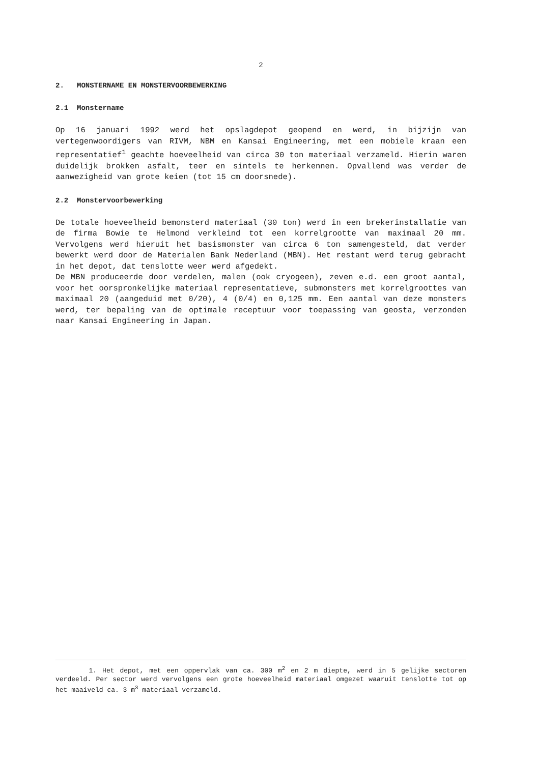2
2. MONSTERNAME EN MONSTERVOORBEWERKING
2.1 Monstername
Op 16 januari 1992 werd het opslagdepot geopend en werd, in bijzijn van vertegenwoordigers van RIVM, NBM en Kansai Engineering, met een mobiele kraan een representatief<sup>1</sup> geachte hoeveelheid van circa 30 ton materiaal verzameld. Hierin waren duidelijk brokken asfalt, teer en sintels te herkennen. Opvallend was verder de aanwezigheid van grote keien (tot 15 cm doorsnede).
2.2 Monstervoorbewerking
De totale hoeveelheid bemonsterd materiaal (30 ton) werd in een brekerinstallatie van de firma Bowie te Helmond verkleind tot een korrelgrootte van maximaal 20 mm. Vervolgens werd hieruit het basismonster van circa 6 ton samengesteld, dat verder bewerkt werd door de Materialen Bank Nederland (MBN). Het restant werd terug gebracht in het depot, dat tenslotte weer werd afgedekt.
De MBN produceerde door verdelen, malen (ook cryogeen), zeven e.d. een groot aantal, voor het oorspronkelijke materiaal representatieve, submonsters met korrelgroottes van maximaal 20 (aangeduid met 0/20), 4 (0/4) en 0,125 mm. Een aantal van deze monsters werd, ter bepaling van de optimale receptuur voor toepassing van geosta, verzonden naar Kansai Engineering in Japan.
1. Het depot, met een oppervlak van ca. 300 m<sup>2</sup> en 2 m diepte, werd in 5 gelijke sectoren verdeeld. Per sector werd vervolgens een grote hoeveelheid materiaal omgezet waaruit tenslotte tot op het maaiveld ca. 3 m<sup>3</sup> materiaal verzameld.